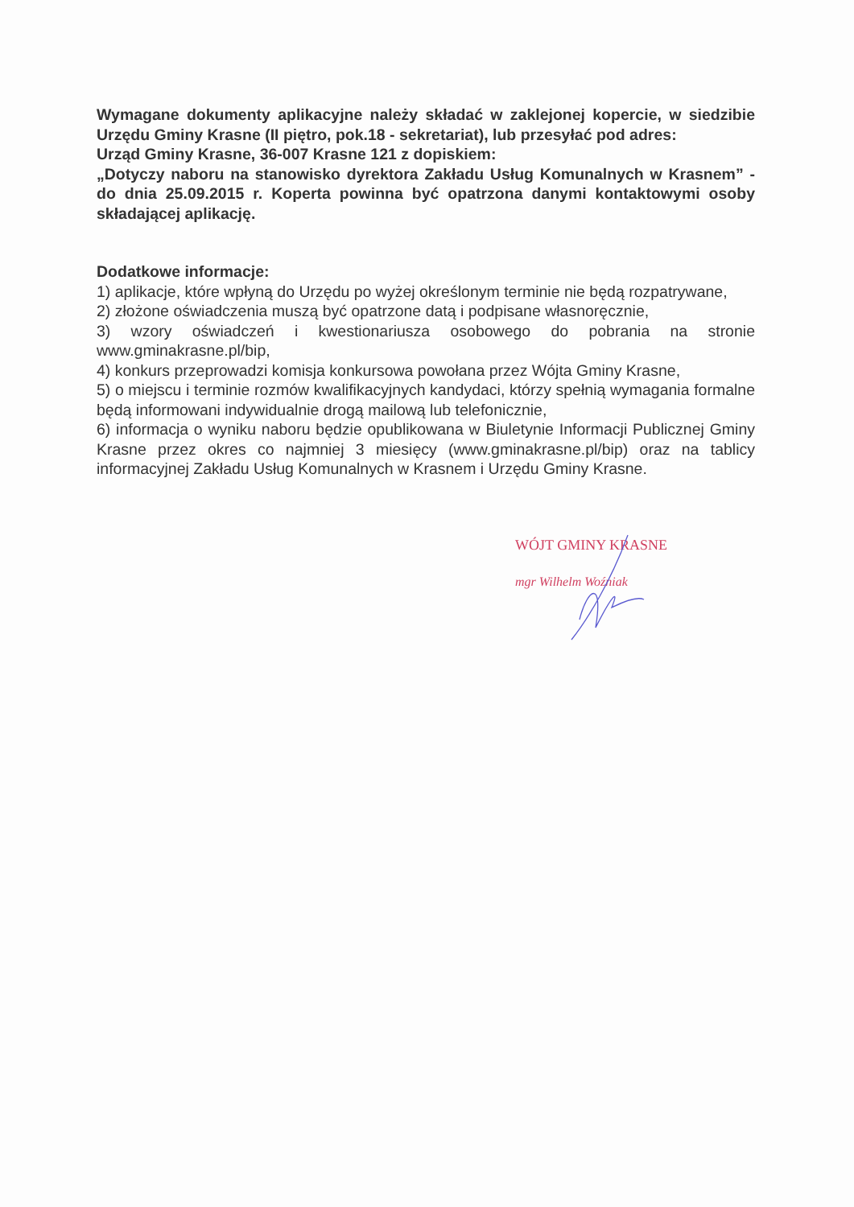Wymagane dokumenty aplikacyjne należy składać w zaklejonej kopercie, w siedzibie Urzędu Gminy Krasne (II piętro, pok.18 - sekretariat), lub przesyłać pod adres:
Urząd Gminy Krasne, 36-007 Krasne 121 z dopiskiem:
„Dotyczy naboru na stanowisko dyrektora Zakładu Usług Komunalnych w Krasnem” - do dnia 25.09.2015 r. Koperta powinna być opatrzona danymi kontaktowymi osoby składającej aplikację.
Dodatkowe informacje:
1) aplikacje, które wpłyną do Urzędu po wyżej określonym terminie nie będą rozpatrywane,
2) złożone oświadczenia muszą być opatrzone datą i podpisane własnoręcznie,
3) wzory oświadczeń i kwestionariusza osobowego do pobrania na stronie www.gminakrasne.pl/bip,
4) konkurs przeprowadzi komisja konkursowa powołana przez Wójta Gminy Krasne,
5) o miejscu i terminie rozmów kwalifikacyjnych kandydaci, którzy spełnią wymagania formalne będą informowani indywidualnie drogą mailową lub telefonicznie,
6) informacja o wyniku naboru będzie opublikowana w Biuletynie Informacji Publicznej Gminy Krasne przez okres co najmniej 3 miesięcy (www.gminakrasne.pl/bip) oraz na tablicy informacyjnej Zakładu Usług Komunalnych w Krasnem i Urzędu Gminy Krasne.
WÓJT GMINY KRASNE
mgr Wilhelm Woźniak